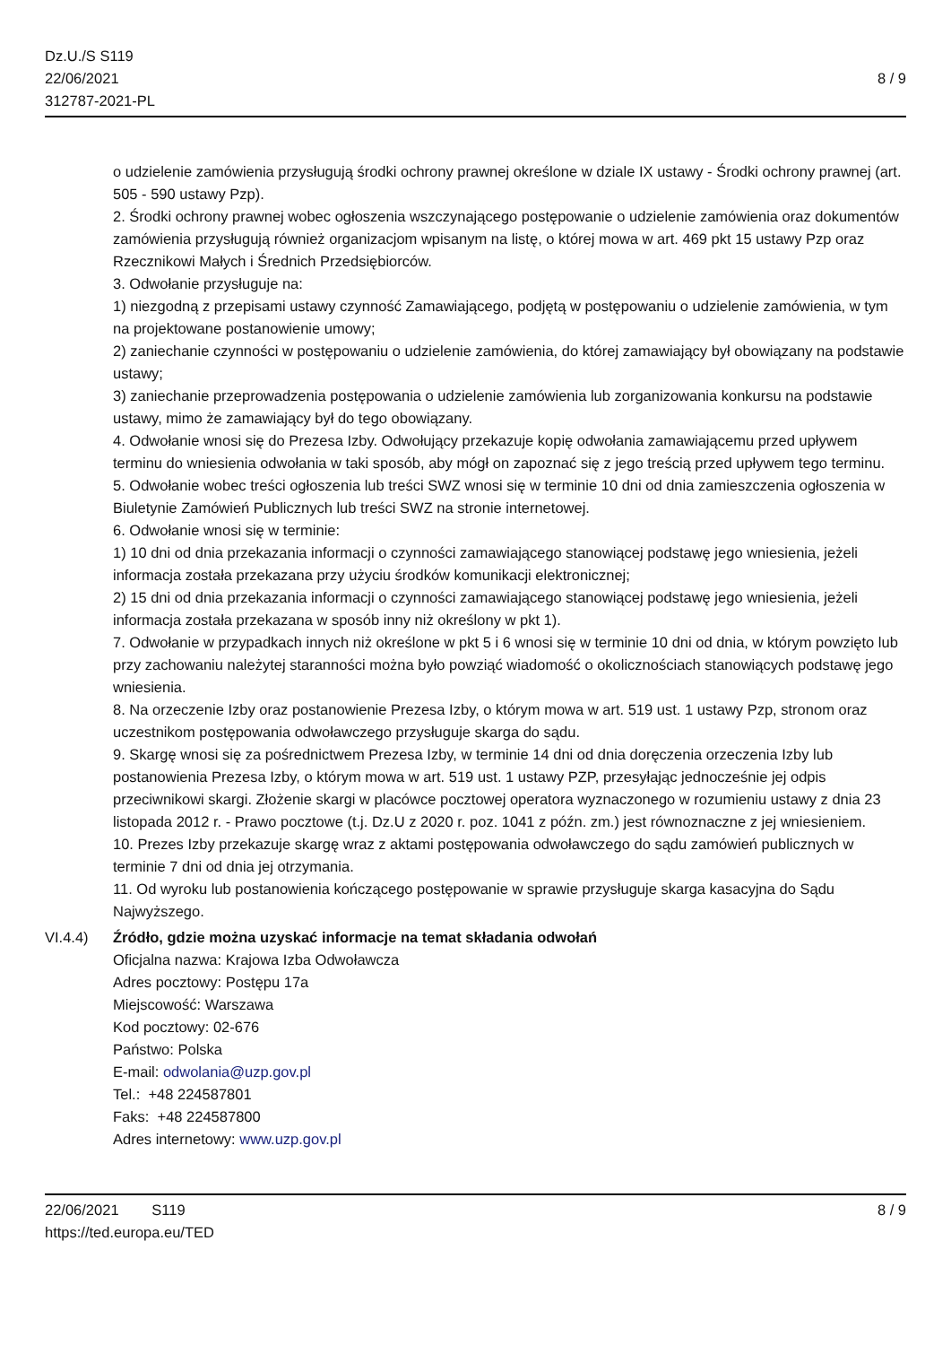Dz.U./S S119
22/06/2021
312787-2021-PL
8 / 9
o udzielenie zamówienia przysługują środki ochrony prawnej określone w dziale IX ustawy - Środki ochrony prawnej (art. 505 - 590 ustawy Pzp).
2. Środki ochrony prawnej wobec ogłoszenia wszczynającego postępowanie o udzielenie zamówienia oraz dokumentów zamówienia przysługują również organizacjom wpisanym na listę, o której mowa w art. 469 pkt 15 ustawy Pzp oraz Rzecznikowi Małych i Średnich Przedsiębiorców.
3. Odwołanie przysługuje na:
1) niezgodną z przepisami ustawy czynność Zamawiającego, podjętą w postępowaniu o udzielenie zamówienia, w tym na projektowane postanowienie umowy;
2) zaniechanie czynności w postępowaniu o udzielenie zamówienia, do której zamawiający był obowiązany na podstawie ustawy;
3) zaniechanie przeprowadzenia postępowania o udzielenie zamówienia lub zorganizowania konkursu na podstawie ustawy, mimo że zamawiający był do tego obowiązany.
4. Odwołanie wnosi się do Prezesa Izby. Odwołujący przekazuje kopię odwołania zamawiającemu przed upływem terminu do wniesienia odwołania w taki sposób, aby mógł on zapoznać się z jego treścią przed upływem tego terminu.
5. Odwołanie wobec treści ogłoszenia lub treści SWZ wnosi się w terminie 10 dni od dnia zamieszczenia ogłoszenia w Biuletynie Zamówień Publicznych lub treści SWZ na stronie internetowej.
6. Odwołanie wnosi się w terminie:
1) 10 dni od dnia przekazania informacji o czynności zamawiającego stanowiącej podstawę jego wniesienia, jeżeli informacja została przekazana przy użyciu środków komunikacji elektronicznej;
2) 15 dni od dnia przekazania informacji o czynności zamawiającego stanowiącej podstawę jego wniesienia, jeżeli informacja została przekazana w sposób inny niż określony w pkt 1).
7. Odwołanie w przypadkach innych niż określone w pkt 5 i 6 wnosi się w terminie 10 dni od dnia, w którym powzięto lub przy zachowaniu należytej staranności można było powziąć wiadomość o okolicznościach stanowiących podstawę jego wniesienia.
8. Na orzeczenie Izby oraz postanowienie Prezesa Izby, o którym mowa w art. 519 ust. 1 ustawy Pzp, stronom oraz uczestnikom postępowania odwoławczego przysługuje skarga do sądu.
9. Skargę wnosi się za pośrednictwem Prezesa Izby, w terminie 14 dni od dnia doręczenia orzeczenia Izby lub postanowienia Prezesa Izby, o którym mowa w art. 519 ust. 1 ustawy PZP, przesyłając jednocześnie jej odpis przeciwnikowi skargi. Złożenie skargi w placówce pocztowej operatora wyznaczonego w rozumieniu ustawy z dnia 23 listopada 2012 r. - Prawo pocztowe (t.j. Dz.U z 2020 r. poz. 1041 z późn. zm.) jest równoznaczne z jej wniesieniem.
10. Prezes Izby przekazuje skargę wraz z aktami postępowania odwoławczego do sądu zamówień publicznych w terminie 7 dni od dnia jej otrzymania.
11. Od wyroku lub postanowienia kończącego postępowanie w sprawie przysługuje skarga kasacyjna do Sądu Najwyższego.
VI.4.4) Źródło, gdzie można uzyskać informacje na temat składania odwołań
Oficjalna nazwa: Krajowa Izba Odwoławcza
Adres pocztowy: Postępu 17a
Miejscowość: Warszawa
Kod pocztowy: 02-676
Państwo: Polska
E-mail: odwolania@uzp.gov.pl
Tel.: +48 224587801
Faks: +48 224587800
Adres internetowy: www.uzp.gov.pl
22/06/2021 S119
https://ted.europa.eu/TED
8 / 9